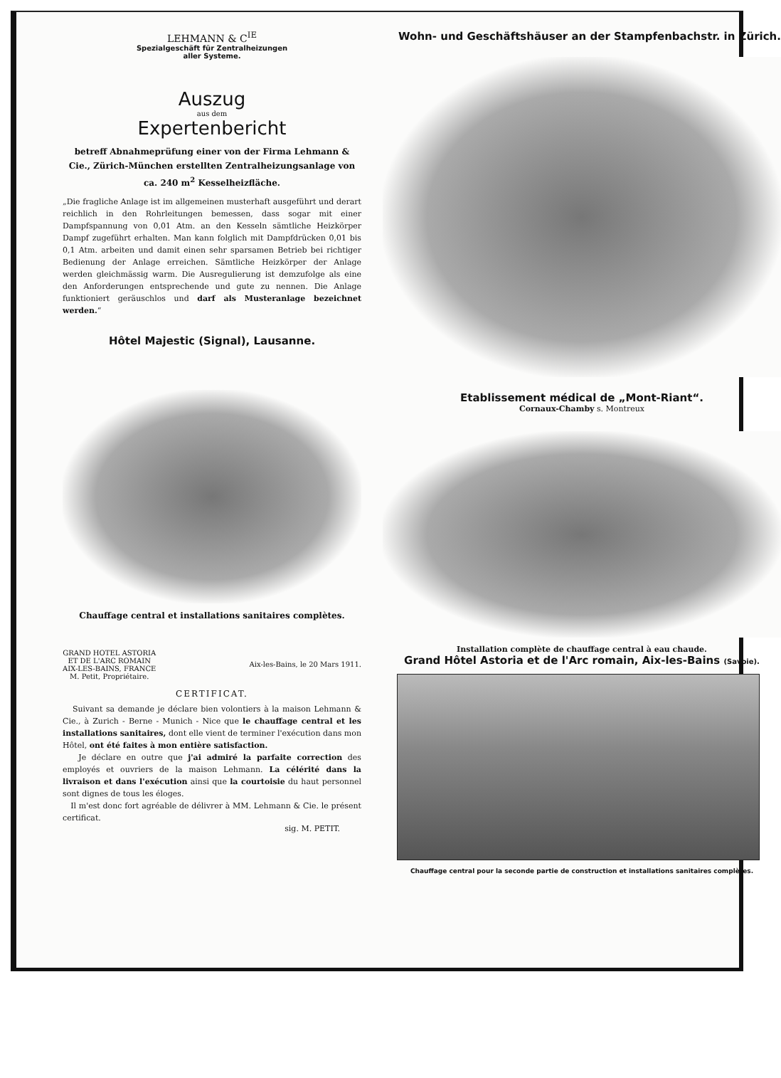LEHMANN & C<sup>IE</sup>
Spezialgeschäft für Zentralheizungen
aller Systeme.
Auszug
aus dem
Expertenbericht
betreff Abnahmeprüfung einer von der Firma Lehmann & Cie., Zürich-München erstellten Zentralheizungsanlage von ca. 240 m<sup>2</sup> Kesselheizfläche.
„Die fragliche Anlage ist im allgemeinen musterhaft ausgeführt und derart reichlich in den Rohrleitungen bemessen, dass sogar mit einer Dampfspannung von 0,01 Atm. an den Kesseln sämtliche Heizkörper Dampf zugeführt erhalten. Man kann folglich mit Dampfdrücken 0,01 bis 0,1 Atm. arbeiten und damit einen sehr sparsamen Betrieb bei richtiger Bedienung der Anlage erreichen. Sämtliche Heizkörper der Anlage werden gleichmässig warm. Die Ausregulierung ist demzufolge als eine den Anforderungen entsprechende und gute zu nennen. Die Anlage funktioniert geräuschlos und darf als Musteranlage bezeichnet werden.“
Hôtel Majestic (Signal), Lausanne.
Chauffage central et installations sanitaires complètes.
GRAND HOTEL ASTORIA
ET DE L'ARC ROMAIN
AIX-LES-BAINS, FRANCE
M. Petit, Propriétaire.
Aix-les-Bains, le 20 Mars 1911.
CERTIFICAT.
Suivant sa demande je déclare bien volontiers à la maison Lehmann & Cie., à Zurich - Berne - Munich - Nice que le chauffage central et les installations sanitaires, dont elle vient de terminer l'exécution dans mon Hôtel, ont été faites à mon entière satisfaction.
Je déclare en outre que j'ai admiré la parfaite correction des employés et ouvriers de la maison Lehmann. La célérité dans la livraison et dans l'exécution ainsi que la courtoisie du haut personnel sont dignes de tous les éloges.
Il m'est donc fort agréable de délivrer à MM. Lehmann & Cie. le présent certificat.
sig. M. PETIT.
Wohn- und Geschäftshäuser an der Stampfenbachstr. in Zürich.
Etablissement médical de „Mont-Riant“.
Cornaux-Chamby s. Montreux
Installation complète de chauffage central à eau chaude.
Grand Hôtel Astoria et de l'Arc romain, Aix-les-Bains (Savoie).
Chauffage central pour la seconde partie de construction et installations sanitaires complètes.